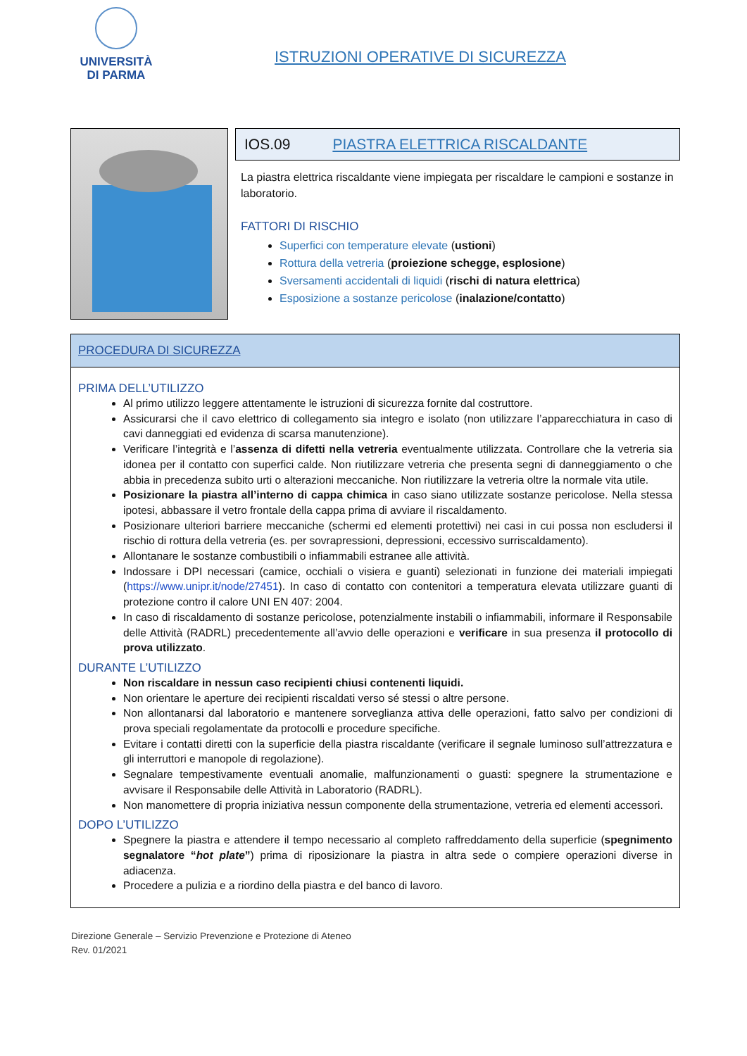UNIVERSITÀ
DI PARMA
ISTRUZIONI OPERATIVE DI SICUREZZA
IOS.09 PIASTRA ELETTRICA RISCALDANTE
La piastra elettrica riscaldante viene impiegata per riscaldare le campioni e sostanze in laboratorio.
FATTORI DI RISCHIO
Superfici con temperature elevate (ustioni)
Rottura della vetreria (proiezione schegge, esplosione)
Sversamenti accidentali di liquidi (rischi di natura elettrica)
Esposizione a sostanze pericolose (inalazione/contatto)
PROCEDURA DI SICUREZZA
PRIMA DELL’UTILIZZO
Al primo utilizzo leggere attentamente le istruzioni di sicurezza fornite dal costruttore.
Assicurarsi che il cavo elettrico di collegamento sia integro e isolato (non utilizzare l’apparecchiatura in caso di cavi danneggiati ed evidenza di scarsa manutenzione).
Verificare l’integrità e l’assenza di difetti nella vetreria eventualmente utilizzata. Controllare che la vetreria sia idonea per il contatto con superfici calde. Non riutilizzare vetreria che presenta segni di danneggiamento o che abbia in precedenza subito urti o alterazioni meccaniche. Non riutilizzare la vetreria oltre la normale vita utile.
Posizionare la piastra all’interno di cappa chimica in caso siano utilizzate sostanze pericolose. Nella stessa ipotesi, abbassare il vetro frontale della cappa prima di avviare il riscaldamento.
Posizionare ulteriori barriere meccaniche (schermi ed elementi protettivi) nei casi in cui possa non escludersi il rischio di rottura della vetreria (es. per sovrapressioni, depressioni, eccessivo surriscaldamento).
Allontanare le sostanze combustibili o infiammabili estranee alle attività.
Indossare i DPI necessari (camice, occhiali o visiera e guanti) selezionati in funzione dei materiali impiegati (https://www.unipr.it/node/27451). In caso di contatto con contenitori a temperatura elevata utilizzare guanti di protezione contro il calore UNI EN 407: 2004.
In caso di riscaldamento di sostanze pericolose, potenzialmente instabili o infiammabili, informare il Responsabile delle Attività (RADRL) precedentemente all’avvio delle operazioni e verificare in sua presenza il protocollo di prova utilizzato.
DURANTE L’UTILIZZO
Non riscaldare in nessun caso recipienti chiusi contenenti liquidi.
Non orientare le aperture dei recipienti riscaldati verso sé stessi o altre persone.
Non allontanarsi dal laboratorio e mantenere sorveglianza attiva delle operazioni, fatto salvo per condizioni di prova speciali regolamentate da protocolli e procedure specifiche.
Evitare i contatti diretti con la superficie della piastra riscaldante (verificare il segnale luminoso sull’attrezzatura e gli interruttori e manopole di regolazione).
Segnalare tempestivamente eventuali anomalie, malfunzionamenti o guasti: spegnere la strumentazione e avvisare il Responsabile delle Attività in Laboratorio (RADRL).
Non manomettere di propria iniziativa nessun componente della strumentazione, vetreria ed elementi accessori.
DOPO L’UTILIZZO
Spegnere la piastra e attendere il tempo necessario al completo raffreddamento della superficie (spegnimento segnalatore “hot plate”) prima di riposizionare la piastra in altra sede o compiere operazioni diverse in adiacenza.
Procedere a pulizia e a riordino della piastra e del banco di lavoro.
Direzione Generale – Servizio Prevenzione e Protezione di Ateneo
Rev. 01/2021